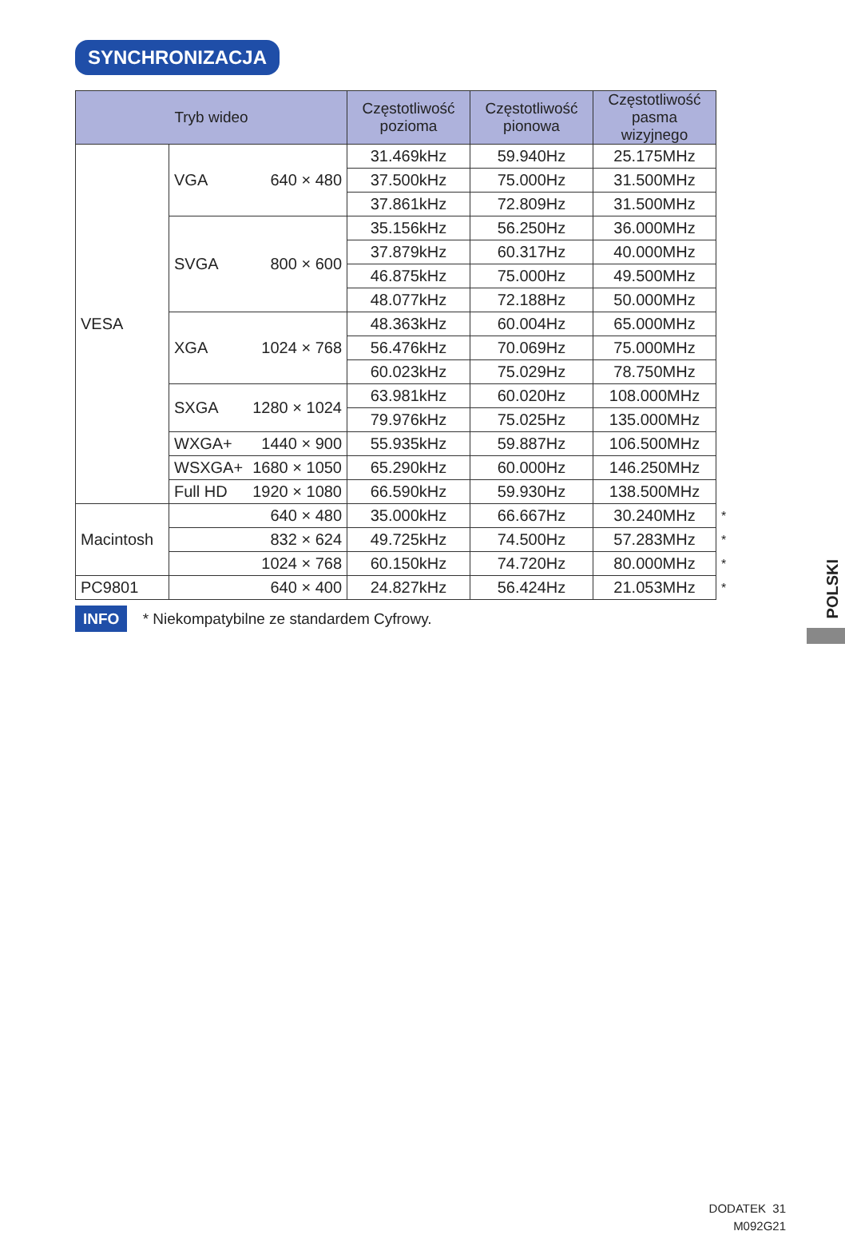SYNCHRONIZACJA
| Tryb wideo | | Częstotliwość pozioma | Częstotliwość pionowa | Częstotliwość pasma wizyjnego | |
| VESA | VGA 640 × 480 | 31.469kHz | 59.940Hz | 25.175MHz | |
| | | 37.500kHz | 75.000Hz | 31.500MHz | |
| | | 37.861kHz | 72.809Hz | 31.500MHz | |
| | SVGA 800 × 600 | 35.156kHz | 56.250Hz | 36.000MHz | |
| | | 37.879kHz | 60.317Hz | 40.000MHz | |
| | | 46.875kHz | 75.000Hz | 49.500MHz | |
| | | 48.077kHz | 72.188Hz | 50.000MHz | |
| | XGA 1024 × 768 | 48.363kHz | 60.004Hz | 65.000MHz | |
| | | 56.476kHz | 70.069Hz | 75.000MHz | |
| | | 60.023kHz | 75.029Hz | 78.750MHz | |
| | SXGA 1280 × 1024 | 63.981kHz | 60.020Hz | 108.000MHz | |
| | | 79.976kHz | 75.025Hz | 135.000MHz | |
| | WXGA+ 1440 × 900 | 55.935kHz | 59.887Hz | 106.500MHz | |
| | WSXGA+ 1680 × 1050 | 65.290kHz | 60.000Hz | 146.250MHz | |
| | Full HD 1920 × 1080 | 66.590kHz | 59.930Hz | 138.500MHz | |
| Macintosh | 640 × 480 | 35.000kHz | 66.667Hz | 30.240MHz | * |
| | 832 × 624 | 49.725kHz | 74.500Hz | 57.283MHz | * |
| | 1024 × 768 | 60.150kHz | 74.720Hz | 80.000MHz | * |
| PC9801 | 640 × 400 | 24.827kHz | 56.424Hz | 21.053MHz | * |
INFO * Niekompatybilne ze standardem Cyfrowy.
POLSKI
DODATEK 31
M092G21